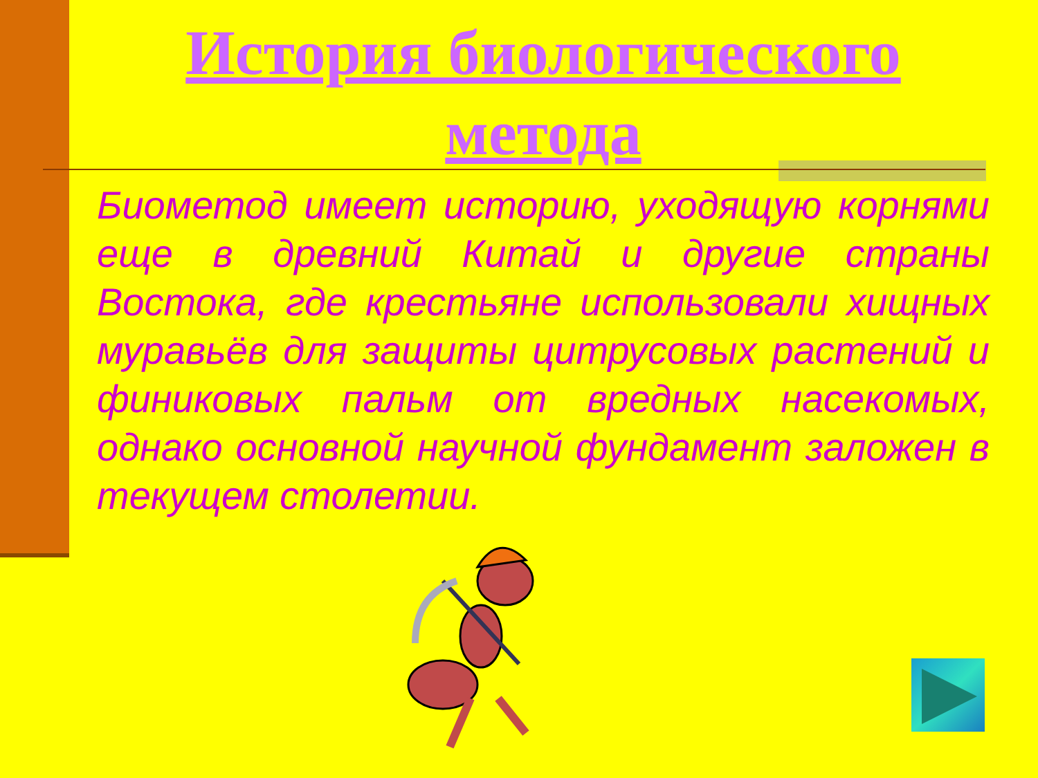История биологического метода
Биометод имеет историю, уходящую корнями еще в древний Китай и другие страны Востока, где крестьяне использовали хищных муравьёв для защиты цитрусовых растений и финиковых пальм от вредных насекомых, однако основной научной фундамент заложен в текущем столетии.